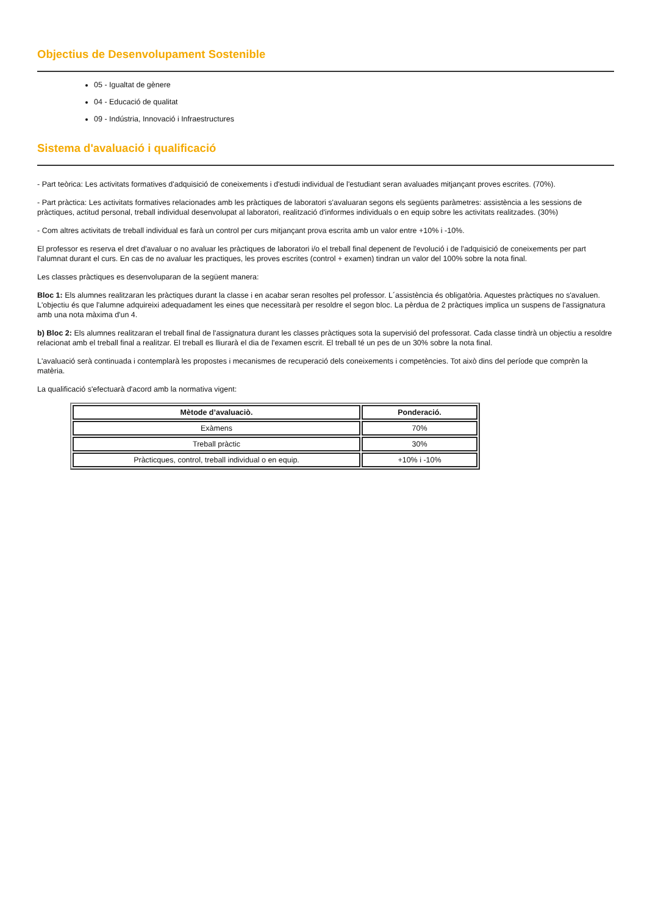Objectius de Desenvolupament Sostenible
05 - Igualtat de gènere
04 - Educació de qualitat
09 - Indústria, Innovació i Infraestructures
Sistema d'avaluació i qualificació
- Part teòrica: Les activitats formatives d'adquisició de coneixements i d'estudi individual de l'estudiant seran avaluades mitjançant proves escrites. (70%).
- Part pràctica: Les activitats formatives relacionades amb les pràctiques de laboratori s'avaluaran segons els següents paràmetres: assistència a les sessions de pràctiques, actitud personal, treball individual desenvolupat al laboratori, realització d'informes individuals o en equip sobre les activitats realitzades. (30%)
- Com altres activitats de treball individual es farà un control per curs mitjançant prova escrita amb un valor entre +10% i -10%.
El professor es reserva el dret d'avaluar o no avaluar les pràctiques de laboratori i/o el treball final depenent de l'evolució i de l'adquisició de coneixements per part l'alumnat durant el curs. En cas de no avaluar les practiques, les proves escrites (control + examen) tindran un valor del 100% sobre la nota final.
Les classes pràctiques es desenvoluparan de la següent manera:
Bloc 1: Els alumnes realitzaran les pràctiques durant la classe i en acabar seran resoltes pel professor. L´assistència és obligatòria. Aquestes pràctiques no s'avaluen. L'objectiu és que l'alumne adquireixi adequadament les eines que necessitarà per resoldre el segon bloc. La pèrdua de 2 pràctiques implica un suspens de l'assignatura amb una nota màxima d'un 4.
b) Bloc 2: Els alumnes realitzaran el treball final de l'assignatura durant les classes pràctiques sota la supervisió del professorat. Cada classe tindrà un objectiu a resoldre relacionat amb el treball final a realitzar. El treball es lliurarà el dia de l'examen escrit. El treball té un pes de un 30% sobre la nota final.
L'avaluació serà continuada i contemplarà les propostes i mecanismes de recuperació dels coneixements i competències. Tot això dins del període que comprèn la matèria.
La qualificació s'efectuarà d'acord amb la normativa vigent:
| Mètode d’avaluaciò. | Ponderació. |
| --- | --- |
| Exàmens | 70% |
| Treball pràctic | 30% |
| Pràcticques, control, treball individual o en equip. | +10% i -10% |